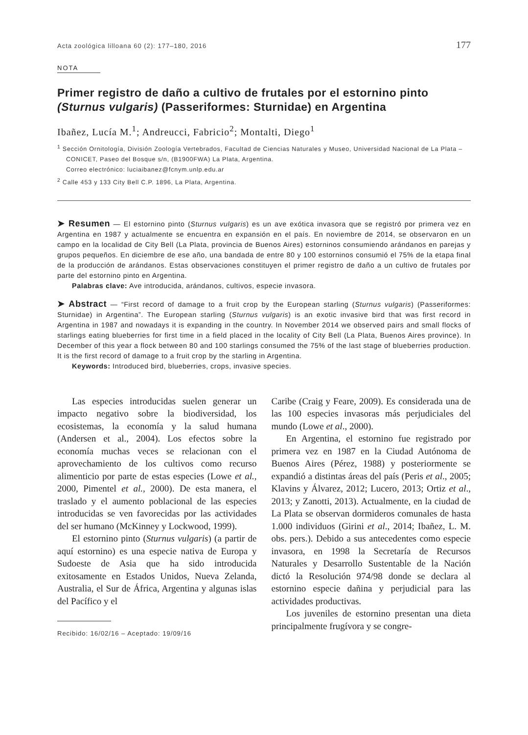Acta zoológica lilloana 60 (2): 177–180, 2016 177
NOTA
Primer registro de daño a cultivo de frutales por el estornino pinto (Sturnus vulgaris) (Passeriformes: Sturnidae) en Argentina
Ibañez, Lucía M.<sup>1</sup>; Andreucci, Fabricio<sup>2</sup>; Montalti, Diego<sup>1</sup>
<sup>1</sup> Sección Ornitología, División Zoología Vertebrados, Facultad de Ciencias Naturales y Museo, Universidad Nacional de La Plata – CONICET, Paseo del Bosque s/n, (B1900FWA) La Plata, Argentina.
Correo electrónico: luciaibanez@fcnym.unlp.edu.ar
<sup>2</sup> Calle 453 y 133 City Bell C.P. 1896, La Plata, Argentina.
➤ Resumen — El estornino pinto (Sturnus vulgaris) es un ave exótica invasora que se registró por primera vez en Argentina en 1987 y actualmente se encuentra en expansión en el país. En noviembre de 2014, se observaron en un campo en la localidad de City Bell (La Plata, provincia de Buenos Aires) estorninos consumiendo arándanos en parejas y grupos pequeños. En diciembre de ese año, una bandada de entre 80 y 100 estorninos consumió el 75% de la etapa final de la producción de arándanos. Estas observaciones constituyen el primer registro de daño a un cultivo de frutales por parte del estornino pinto en Argentina.
Palabras clave: Ave introducida, arándanos, cultivos, especie invasora.
➤ Abstract — “First record of damage to a fruit crop by the European starling (Sturnus vulgaris) (Passeriformes: Sturnidae) in Argentina”. The European starling (Sturnus vulgaris) is an exotic invasive bird that was first record in Argentina in 1987 and nowadays it is expanding in the country. In November 2014 we observed pairs and small flocks of starlings eating blueberries for first time in a field placed in the locality of City Bell (La Plata, Buenos Aires province). In December of this year a flock between 80 and 100 starlings consumed the 75% of the last stage of blueberries production. It is the first record of damage to a fruit crop by the starling in Argentina.
Keywords: Introduced bird, blueberries, crops, invasive species.
Las especies introducidas suelen generar un impacto negativo sobre la biodiversidad, los ecosistemas, la economía y la salud humana (Andersen et al., 2004). Los efectos sobre la economía muchas veces se relacionan con el aprovechamiento de los cultivos como recurso alimenticio por parte de estas especies (Lowe et al., 2000, Pimentel et al., 2000). De esta manera, el traslado y el aumento poblacional de las especies introducidas se ven favorecidas por las actividades del ser humano (McKinney y Lockwood, 1999).
El estornino pinto (Sturnus vulgaris) (a partir de aquí estornino) es una especie nativa de Europa y Sudoeste de Asia que ha sido introducida exitosamente en Estados Unidos, Nueva Zelanda, Australia, el Sur de África, Argentina y algunas islas del Pacífico y el
Recibido: 16/02/16 – Aceptado: 19/09/16
Caribe (Craig y Feare, 2009). Es considerada una de las 100 especies invasoras más perjudiciales del mundo (Lowe et al., 2000).
En Argentina, el estornino fue registrado por primera vez en 1987 en la Ciudad Autónoma de Buenos Aires (Pérez, 1988) y posteriormente se expandió a distintas áreas del país (Peris et al., 2005; Klavins y Álvarez, 2012; Lucero, 2013; Ortiz et al., 2013; y Zanotti, 2013). Actualmente, en la ciudad de La Plata se observan dormideros comunales de hasta 1.000 individuos (Girini et al., 2014; Ibañez, L. M. obs. pers.). Debido a sus antecedentes como especie invasora, en 1998 la Secretaría de Recursos Naturales y Desarrollo Sustentable de la Nación dictó la Resolución 974/98 donde se declara al estornino especie dañina y perjudicial para las actividades productivas.
Los juveniles de estornino presentan una dieta principalmente frugívora y se congre-